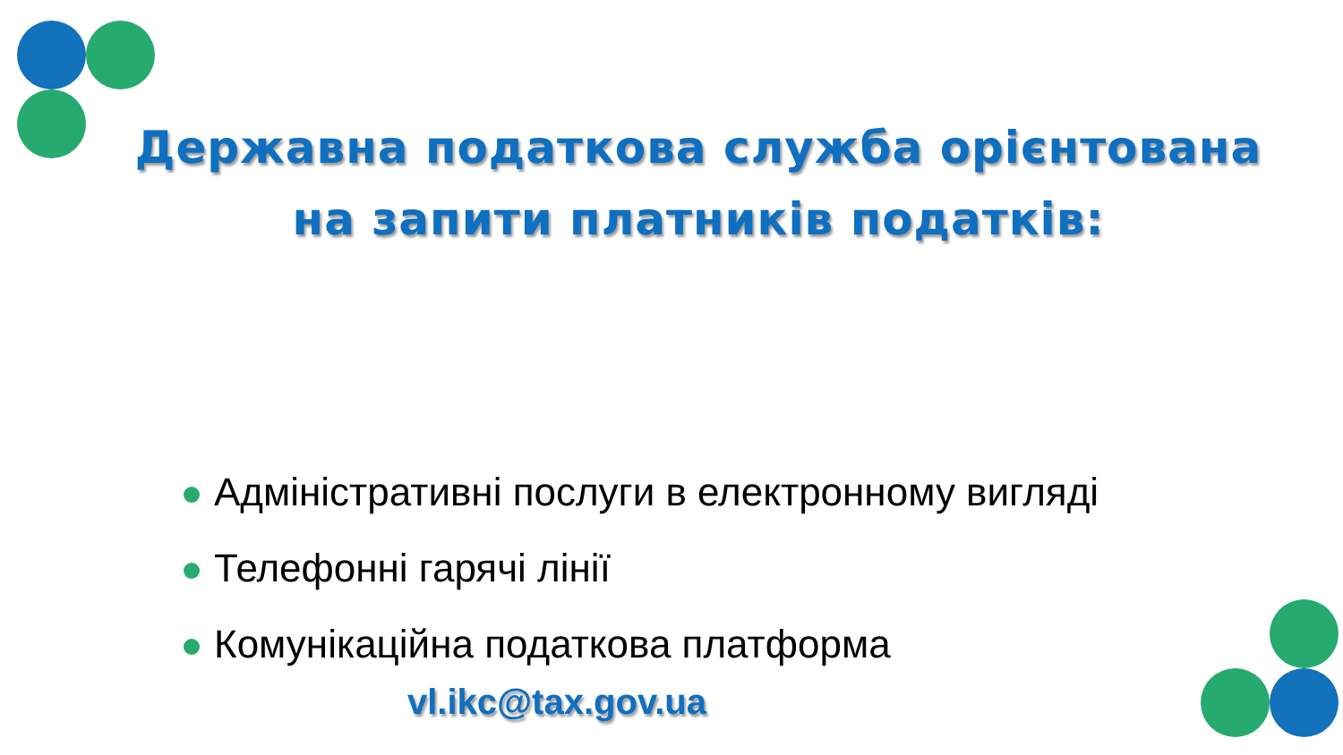Державна податкова служба орієнтована
на запити платників податків:
Адміністративні послуги в електронному вигляді
Телефонні гарячі лінії
Комунікаційна податкова платформа
vl.ikc@tax.gov.ua